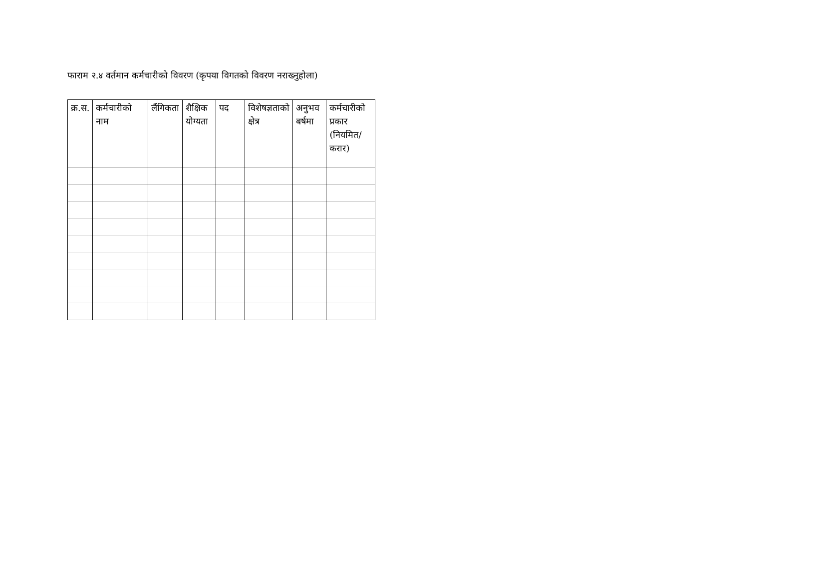फाराम २.४ वर्तमान कर्मचारीको विवरण (कृपया विगतको विवरण नराख्नुहोला)
| क्र.स. | कर्मचारीको नाम | लैंगिकता | शैक्षिक योग्यता | पद | विशेषज्ञताको क्षेत्र | अनुभव बर्षमा | कर्मचारीको प्रकार (नियमित/करार) |
| --- | --- | --- | --- | --- | --- | --- | --- |